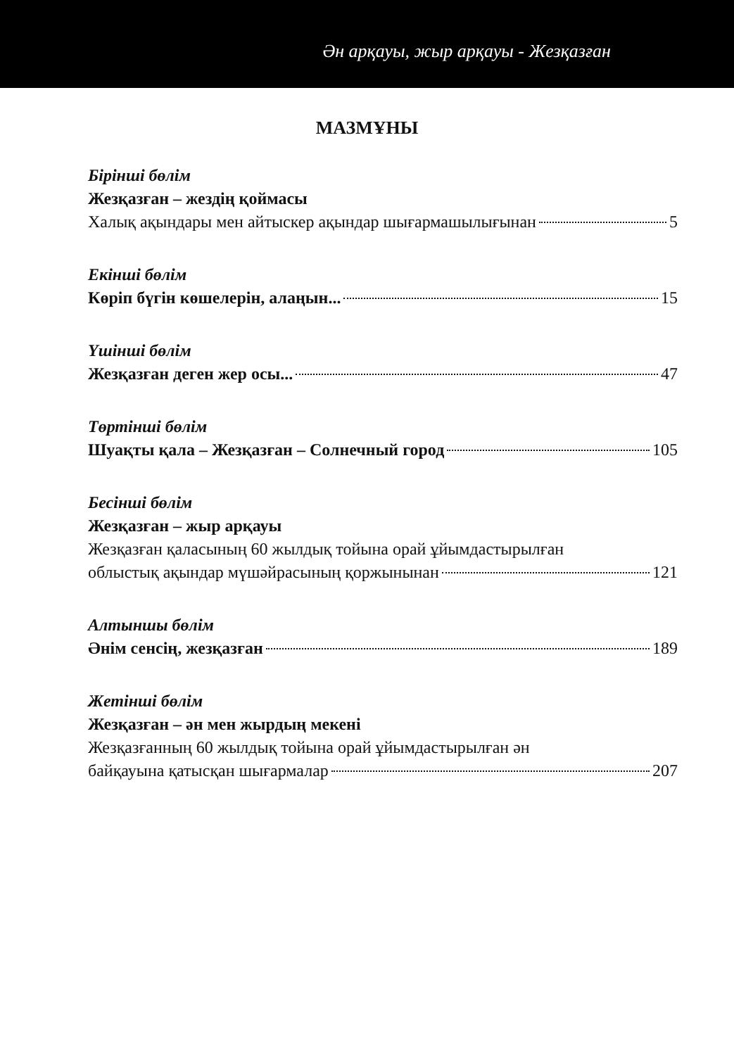Ән арқауы, жыр арқауы - Жезқазған
МАЗМҰНЫ
Бірінші бөлім
Жезқазған – жездің қоймасы
Халық ақындары мен айтыскер ақындар шығармашылығынан 5
Екінші бөлім
Көріп бүгін көшелерін, алаңын... 15
Үшінші бөлім
Жезқазған деген жер осы... 47
Төртінші бөлім
Шуақты қала – Жезқазған – Солнечный город 105
Бесінші бөлім
Жезқазған – жыр арқауы
Жезқазған қаласының 60 жылдық тойына орай ұйымдастырылған
облыстық ақындар мүшәйрасының қоржынынан 121
Алтыншы бөлім
Әнім сенсің, жезқазған 189
Жетінші бөлім
Жезқазған – ән мен жырдың мекені
Жезқазғанның 60 жылдық тойына орай ұйымдастырылған ән
байқауына қатысқан шығармалар 207